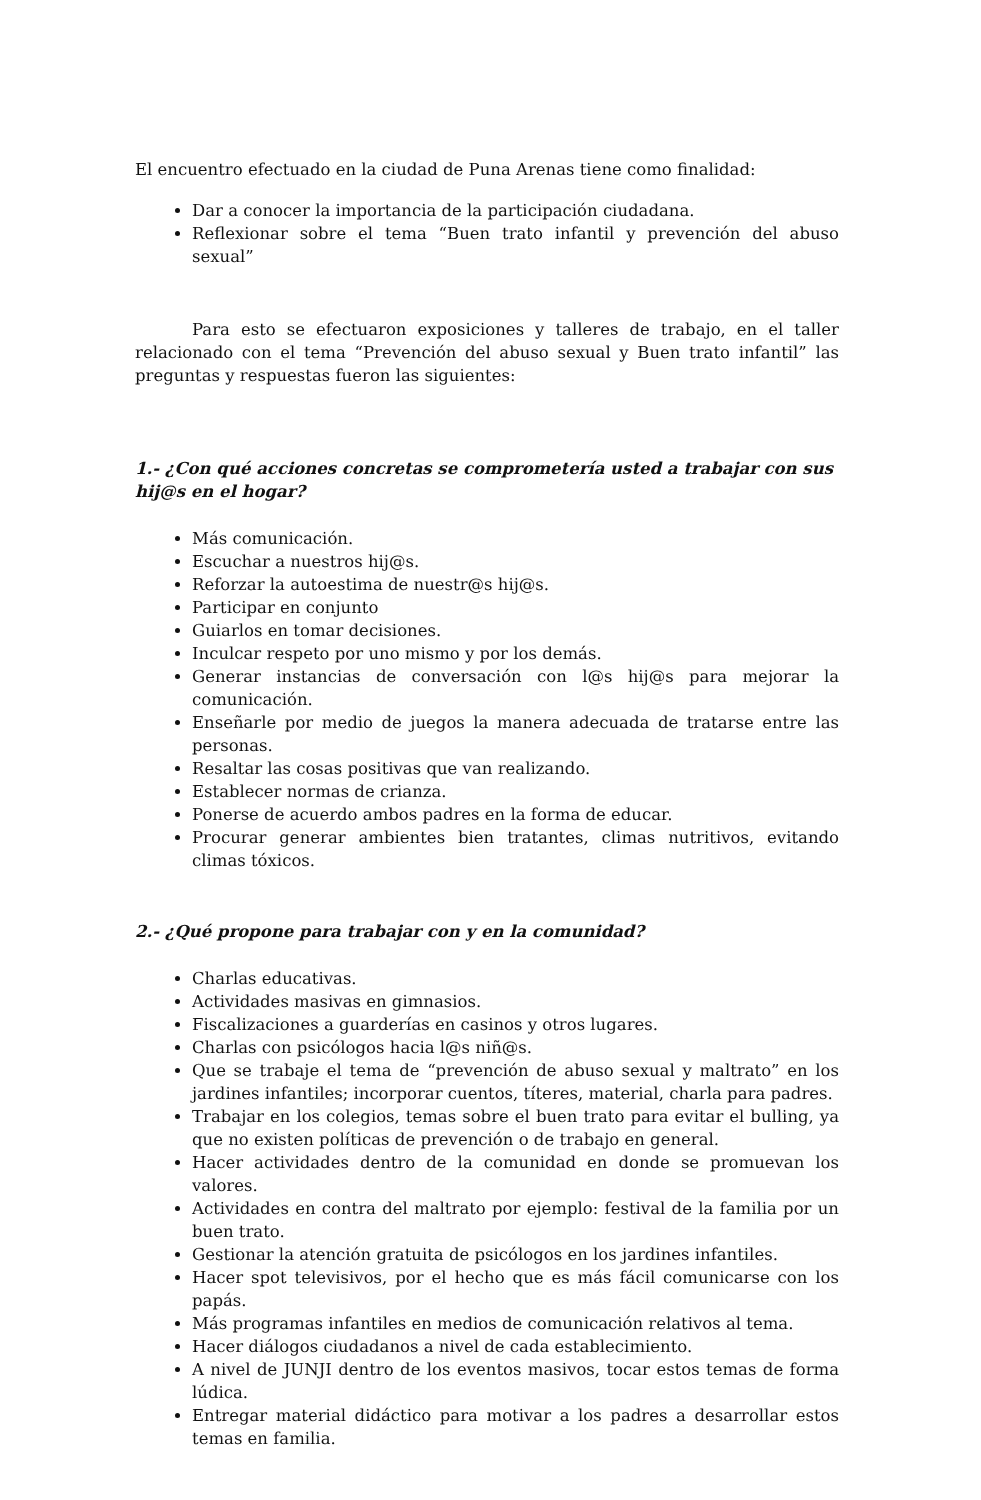El encuentro efectuado en la ciudad de Puna Arenas tiene como finalidad:
Dar a conocer la importancia de la participación ciudadana.
Reflexionar sobre el tema “Buen trato infantil y prevención del abuso sexual”
Para esto se efectuaron exposiciones y talleres de trabajo, en el taller relacionado con el tema “Prevención del abuso sexual y Buen trato infantil” las preguntas y respuestas fueron las siguientes:
1.- ¿Con qué acciones concretas se comprometería usted a trabajar con sus hij@s en el hogar?
Más comunicación.
Escuchar a nuestros hij@s.
Reforzar la autoestima de nuestr@s hij@s.
Participar en conjunto
Guiarlos en tomar decisiones.
Inculcar respeto por uno mismo y por los demás.
Generar instancias de conversación con l@s hij@s para mejorar la comunicación.
Enseñarle por medio de juegos la manera adecuada de tratarse entre las personas.
Resaltar las cosas positivas que van realizando.
Establecer normas de crianza.
Ponerse de acuerdo ambos padres en la forma de educar.
Procurar generar ambientes bien tratantes, climas nutritivos, evitando climas tóxicos.
2.- ¿Qué propone para trabajar con y en la comunidad?
Charlas educativas.
Actividades masivas en gimnasios.
Fiscalizaciones a guarderías en casinos y otros lugares.
Charlas con psicólogos hacia l@s niñ@s.
Que se trabaje el tema de “prevención de abuso sexual y maltrato” en los jardines infantiles; incorporar cuentos, títeres, material, charla para padres.
Trabajar en los colegios, temas sobre el buen trato para evitar el bulling, ya que no existen políticas de prevención o de trabajo en general.
Hacer actividades dentro de la comunidad en donde se promuevan los valores.
Actividades en contra del maltrato por ejemplo: festival de la familia por un buen trato.
Gestionar la atención gratuita de psicólogos en los jardines infantiles.
Hacer spot televisivos, por el hecho que es más fácil comunicarse con los papás.
Más programas infantiles en medios de comunicación relativos al tema.
Hacer diálogos ciudadanos a nivel de cada establecimiento.
A nivel de JUNJI dentro de los eventos masivos, tocar estos temas de forma lúdica.
Entregar material didáctico para motivar a los padres a desarrollar estos temas en familia.